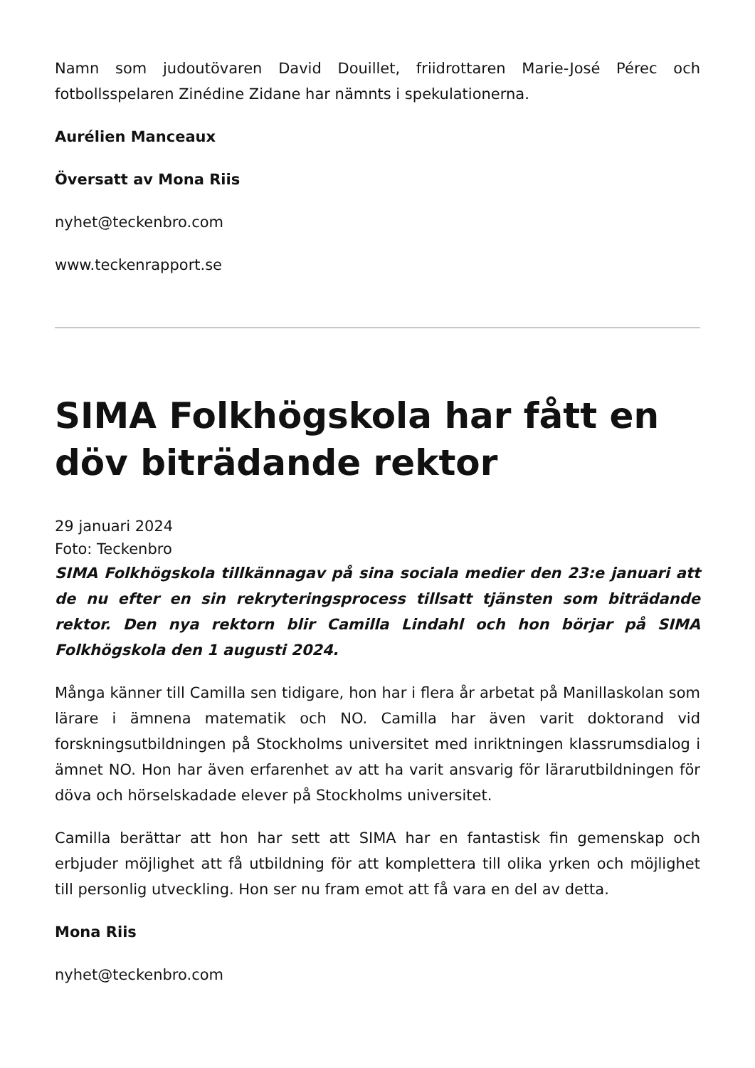Namn som judoutövaren David Douillet, friidrottaren Marie-José Pérec och fotbollsspelaren Zinédine Zidane har nämnts i spekulationerna.
Aurélien Manceaux
Översatt av Mona Riis
nyhet@teckenbro.com
www.teckenrapport.se
SIMA Folkhögskola har fått en döv biträdande rektor
29 januari 2024
Foto: Teckenbro
SIMA Folkhögskola tillkännagav på sina sociala medier den 23:e januari att de nu efter en sin rekryteringsprocess tillsatt tjänsten som biträdande rektor. Den nya rektorn blir Camilla Lindahl och hon börjar på SIMA Folkhögskola den 1 augusti 2024.
Många känner till Camilla sen tidigare, hon har i flera år arbetat på Manillaskolan som lärare i ämnena matematik och NO. Camilla har även varit doktorand vid forskningsutbildningen på Stockholms universitet med inriktningen klassrumsdialog i ämnet NO. Hon har även erfarenhet av att ha varit ansvarig för lärarutbildningen för döva och hörselskadade elever på Stockholms universitet.
Camilla berättar att hon har sett att SIMA har en fantastisk fin gemenskap och erbjuder möjlighet att få utbildning för att komplettera till olika yrken och möjlighet till personlig utveckling. Hon ser nu fram emot att få vara en del av detta.
Mona Riis
nyhet@teckenbro.com